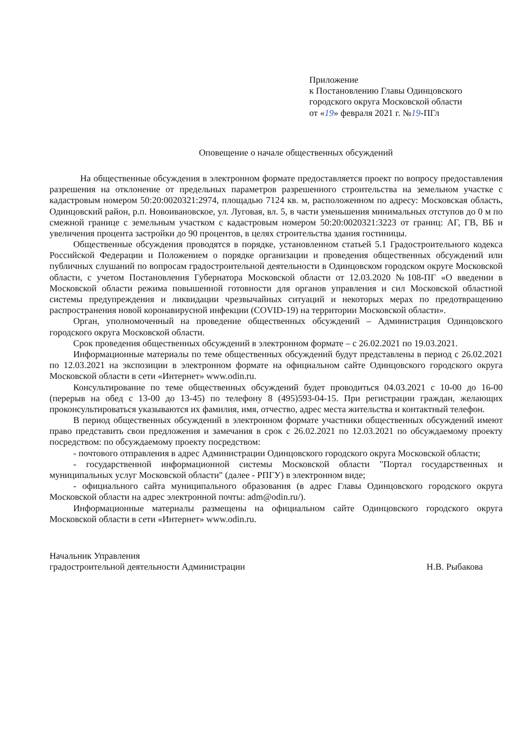Приложение
к Постановлению Главы Одинцовского
городского округа Московской области
от «19» февраля 2021 г. №19-ПГл
Оповещение о начале общественных обсуждений
На общественные обсуждения в электронном формате предоставляется проект по вопросу предоставления разрешения на отклонение от предельных параметров разрешенного строительства на земельном участке с кадастровым номером 50:20:0020321:2974, площадью 7124 кв. м, расположенном по адресу: Московская область, Одинцовский район, р.п. Новоивановское, ул. Луговая, вл. 5, в части уменьшения минимальных отступов до 0 м по смежной границе с земельным участком с кадастровым номером 50:20:0020321:3223 от границ: АГ, ГВ, ВБ и увеличения процента застройки до 90 процентов, в целях строительства здания гостиницы.
Общественные обсуждения проводятся в порядке, установленном статьей 5.1 Градостроительного кодекса Российской Федерации и Положением о порядке организации и проведения общественных обсуждений или публичных слушаний по вопросам градостроительной деятельности в Одинцовском городском округе Московской области, с учетом Постановления Губернатора Московской области от 12.03.2020 №108-ПГ «О введении в Московской области режима повышенной готовности для органов управления и сил Московской областной системы предупреждения и ликвидации чрезвычайных ситуаций и некоторых мерах по предотвращению распространения новой коронавирусной инфекции (COVID-19) на территории Московской области».
Орган, уполномоченный на проведение общественных обсуждений – Администрация Одинцовского городского округа Московской области.
Срок проведения общественных обсуждений в электронном формате – с 26.02.2021 по 19.03.2021.
Информационные материалы по теме общественных обсуждений будут представлены в период с 26.02.2021 по 12.03.2021 на экспозиции в электронном формате на официальном сайте Одинцовского городского округа Московской области в сети «Интернет» www.odin.ru.
Консультирование по теме общественных обсуждений будет проводиться 04.03.2021 с 10-00 до 16-00 (перерыв на обед с 13-00 до 13-45) по телефону 8 (495)593-04-15. При регистрации граждан, желающих проконсультироваться указываются их фамилия, имя, отчество, адрес места жительства и контактный телефон.
В период общественных обсуждений в электронном формате участники общественных обсуждений имеют право представить свои предложения и замечания в срок с 26.02.2021 по 12.03.2021 по обсуждаемому проекту посредством: по обсуждаемому проекту посредством:
- почтового отправления в адрес Администрации Одинцовского городского округа Московской области;
- государственной информационной системы Московской области "Портал государственных и муниципальных услуг Московской области" (далее - РПГУ) в электронном виде;
- официального сайта муниципального образования (в адрес Главы Одинцовского городского округа Московской области на адрес электронной почты: adm@odin.ru/).
Информационные материалы размещены на официальном сайте Одинцовского городского округа Московской области в сети «Интернет» www.odin.ru.
Начальник Управления
градостроительной деятельности Администрации
Н.В. Рыбакова